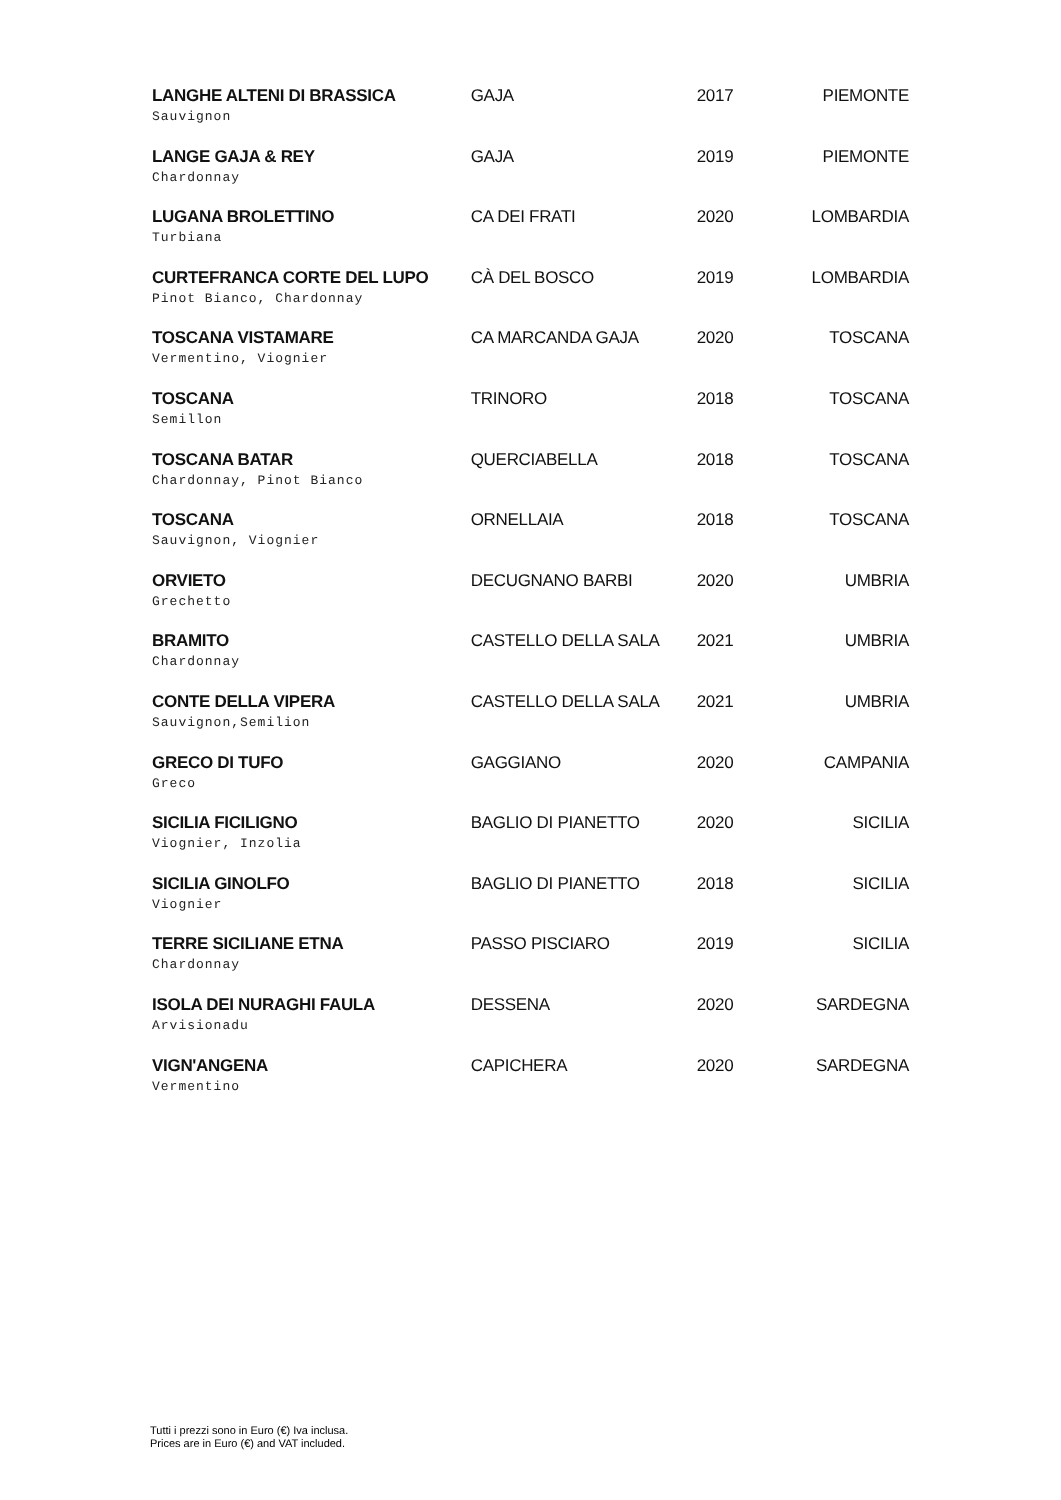| LANGHE ALTENI DI BRASSICA Sauvignon | GAJA | 2017 | PIEMONTE |
| LANGE GAJA & REY Chardonnay | GAJA | 2019 | PIEMONTE |
| LUGANA BROLETTINO Turbiana | CA DEI FRATI | 2020 | LOMBARDIA |
| CURTEFRANCA CORTE DEL LUPO Pinot Bianco, Chardonnay | CÀ DEL BOSCO | 2019 | LOMBARDIA |
| TOSCANA VISTAMARE Vermentino, Viognier | CA MARCANDA GAJA | 2020 | TOSCANA |
| TOSCANA Semillon | TRINORO | 2018 | TOSCANA |
| TOSCANA BATAR Chardonnay, Pinot Bianco | QUERCIABELLA | 2018 | TOSCANA |
| TOSCANA Sauvignon, Viognier | ORNELLAIA | 2018 | TOSCANA |
| ORVIETO Grechetto | DECUGNANO BARBI | 2020 | UMBRIA |
| BRAMITO Chardonnay | CASTELLO DELLA SALA | 2021 | UMBRIA |
| CONTE DELLA VIPERA Sauvignon,Semilion | CASTELLO DELLA SALA | 2021 | UMBRIA |
| GRECO DI TUFO Greco | GAGGIANO | 2020 | CAMPANIA |
| SICILIA FICILIGNO Viognier, Inzolia | BAGLIO DI PIANETTO | 2020 | SICILIA |
| SICILIA GINOLFO Viognier | BAGLIO DI PIANETTO | 2018 | SICILIA |
| TERRE SICILIANE ETNA Chardonnay | PASSO PISCIARO | 2019 | SICILIA |
| ISOLA DEI NURAGHI FAULA Arvisionadu | DESSENA | 2020 | SARDEGNA |
| VIGN'ANGENA Vermentino | CAPICHERA | 2020 | SARDEGNA |
Tutti i prezzi sono in Euro (€) Iva inclusa.
Prices are in Euro (€) and VAT included.